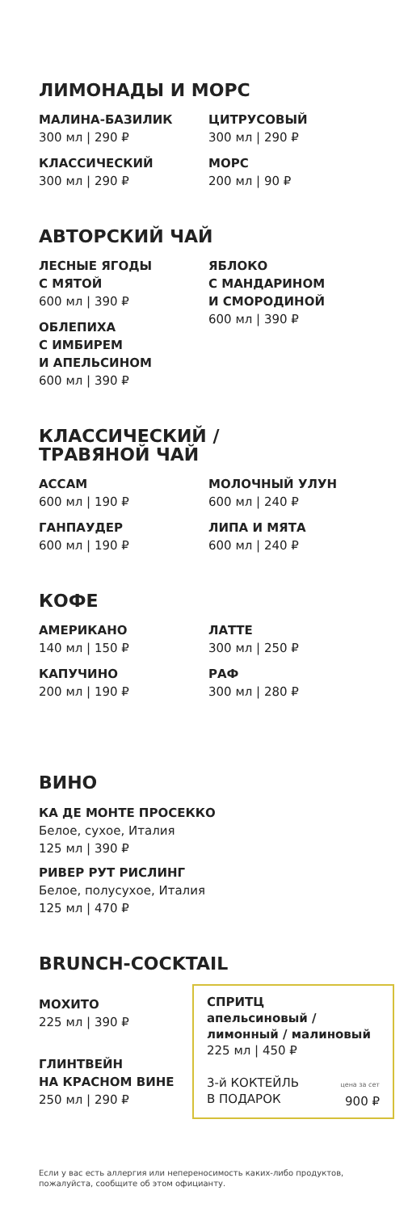ЛИМОНАДЫ И МОРС
МАЛИНА-БАЗИЛИК
300 мл | 290 ₽
ЦИТРУСОВЫЙ
300 мл | 290 ₽
КЛАССИЧЕСКИЙ
300 мл | 290 ₽
МОРС
200 мл | 90 ₽
АВТОРСКИЙ ЧАЙ
ЛЕСНЫЕ ЯГОДЫ
С МЯТОЙ
600 мл | 390 ₽
ОБЛЕПИХА
С ИМБИРЕМ
И АПЕЛЬСИНОМ
600 мл | 390 ₽
ЯБЛОКО
С МАНДАРИНОМ
И СМОРОДИНОЙ
600 мл | 390 ₽
КЛАССИЧЕСКИЙ /
ТРАВЯНОЙ ЧАЙ
АССАМ
600 мл | 190 ₽
МОЛОЧНЫЙ УЛУН
600 мл | 240 ₽
ГАНПАУДЕР
600 мл | 190 ₽
ЛИПА И МЯТА
600 мл | 240 ₽
КОФЕ
АМЕРИКАНО
140 мл | 150 ₽
ЛАТТЕ
300 мл | 250 ₽
КАПУЧИНО
200 мл | 190 ₽
РАФ
300 мл | 280 ₽
ВИНО
КА ДЕ МОНТЕ ПРОСЕККО
Белое, сухое, Италия
125 мл | 390 ₽
РИВЕР РУТ РИСЛИНГ
Белое, полусухое, Италия
125 мл | 470 ₽
BRUNCH-COCKTAIL
МОХИТО
225 мл | 390 ₽
ГЛИНТВЕЙН
НА КРАСНОМ ВИНЕ
250 мл | 290 ₽
СПРИТЦ
апельсиновый /
лимонный / малиновый
225 мл | 450 ₽
3-й КОКТЕЙЛЬ
В ПОДАРОК цена за сет
900 ₽
Если у вас есть аллергия или непереносимость каких-либо продуктов, пожалуйста, сообщите об этом официанту.